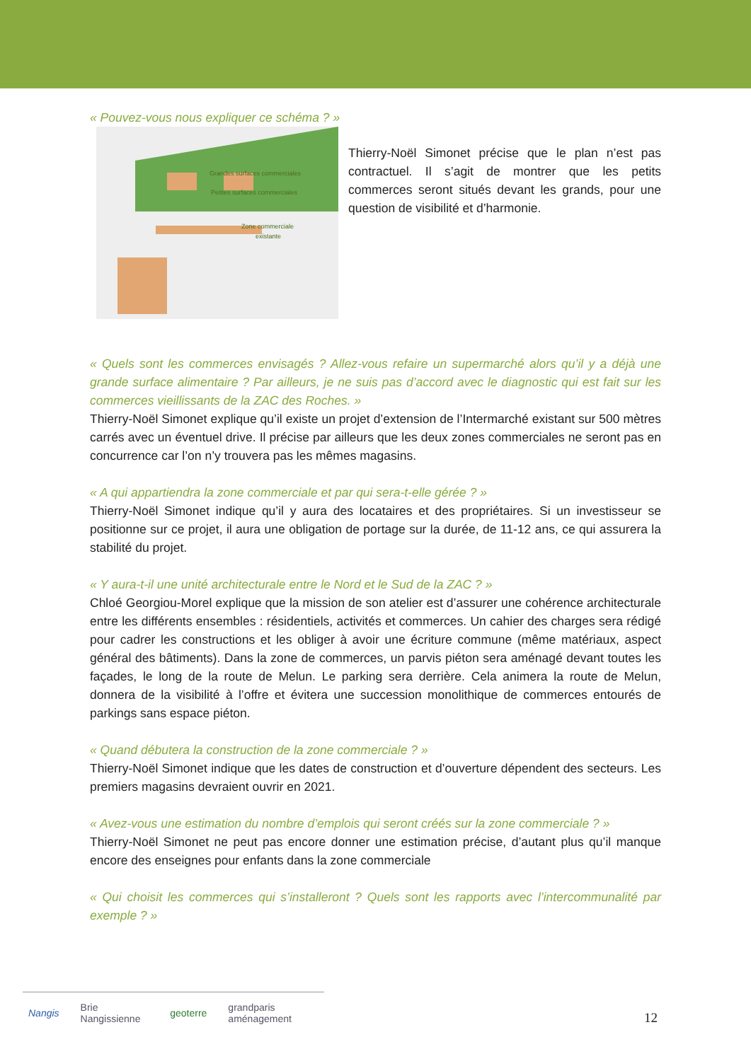« Pouvez-vous nous expliquer ce schéma ? »
Grandes surfaces commerciales
Petites surfaces commerciales
Zone commerciale
existante
Thierry-Noël Simonet précise que le plan n’est pas contractuel. Il s’agit de montrer que les petits commerces seront situés devant les grands, pour une question de visibilité et d’harmonie.
« Quels sont les commerces envisagés ? Allez-vous refaire un supermarché alors qu’il y a déjà une grande surface alimentaire ? Par ailleurs, je ne suis pas d’accord avec le diagnostic qui est fait sur les commerces vieillissants de la ZAC des Roches. »
Thierry-Noël Simonet explique qu’il existe un projet d’extension de l’Intermarché existant sur 500 mètres carrés avec un éventuel drive. Il précise par ailleurs que les deux zones commerciales ne seront pas en concurrence car l’on n’y trouvera pas les mêmes magasins.
« A qui appartiendra la zone commerciale et par qui sera-t-elle gérée ? »
Thierry-Noël Simonet indique qu’il y aura des locataires et des propriétaires. Si un investisseur se positionne sur ce projet, il aura une obligation de portage sur la durée, de 11-12 ans, ce qui assurera la stabilité du projet.
« Y aura-t-il une unité architecturale entre le Nord et le Sud de la ZAC ? »
Chloé Georgiou-Morel explique que la mission de son atelier est d’assurer une cohérence architecturale entre les différents ensembles : résidentiels, activités et commerces. Un cahier des charges sera rédigé pour cadrer les constructions et les obliger à avoir une écriture commune (même matériaux, aspect général des bâtiments). Dans la zone de commerces, un parvis piéton sera aménagé devant toutes les façades, le long de la route de Melun. Le parking sera derrière. Cela animera la route de Melun, donnera de la visibilité à l’offre et évitera une succession monolithique de commerces entourés de parkings sans espace piéton.
« Quand débutera la construction de la zone commerciale ? »
Thierry-Noël Simonet indique que les dates de construction et d’ouverture dépendent des secteurs. Les premiers magasins devraient ouvrir en 2021.
« Avez-vous une estimation du nombre d’emplois qui seront créés sur la zone commerciale ? »
Thierry-Noël Simonet ne peut pas encore donner une estimation précise, d’autant plus qu’il manque encore des enseignes pour enfants dans la zone commerciale
« Qui choisit les commerces qui s’installeront ? Quels sont les rapports avec l’intercommunalité par exemple ? »
Nangis Brie Nangissienne geoterre grandparis aménagement
12